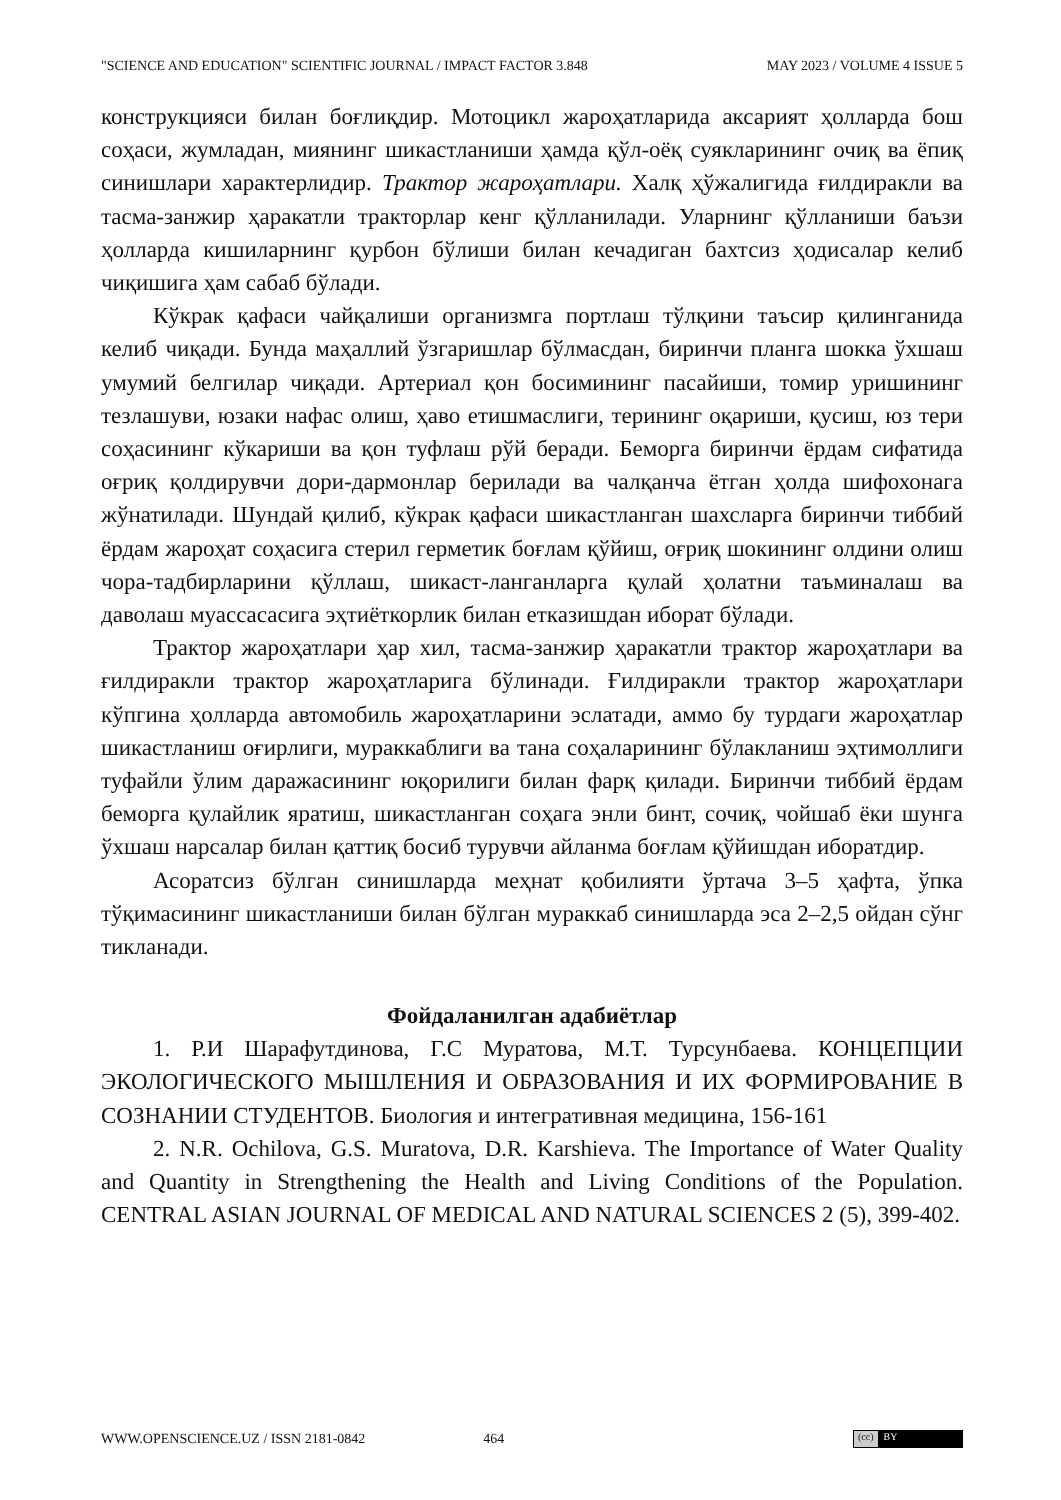"SCIENCE AND EDUCATION" SCIENTIFIC JOURNAL / IMPACT FACTOR 3.848 MAY 2023 / VOLUME 4 ISSUE 5
конструкцияси билан боғлиқдир. Мотоцикл жароҳатларида аксарият ҳолларда бош соҳаси, жумладан, миянинг шикастланиши ҳамда қўл-оёқ суякларининг очиқ ва ёпиқ синишлари характерлидир. Трактор жароҳатлари. Халқ ҳўжалигида ғилдиракли ва тасма-занжир ҳаракатли тракторлар кенг қўлланилади. Уларнинг қўлланиши баъзи ҳолларда кишиларнинг қурбон бўлиши билан кечадиган бахтсиз ҳодисалар келиб чиқишига ҳам сабаб бўлади.
Кўкрак қафаси чайқалиши организмга портлаш тўлқини таъсир қилинганида келиб чиқади. Бунда маҳаллий ўзгаришлар бўлмасдан, биринчи планга шокка ўхшаш умумий белгилар чиқади. Артериал қон босимининг пасайиши, томир уришининг тезлашуви, юзаки нафас олиш, ҳаво етишмаслиги, терининг оқариши, қусиш, юз тери соҳасининг кўкариши ва қон туфлаш рўй беради. Беморга биринчи ёрдам сифатида оғриқ қолдирувчи дори-дармонлар берилади ва чалқанча ётган ҳолда шифохонага жўнатилади. Шундай қилиб, кўкрак қафаси шикастланган шахсларга биринчи тиббий ёрдам жароҳат соҳасига стерил герметик боғлам қўйиш, оғриқ шокининг олдини олиш чора-тадбирларини қўллаш, шикаст-ланганларга қулай ҳолатни таъминалаш ва даволаш муассасасига эҳтиёткорлик билан етказишдан иборат бўлади.
Трактор жароҳатлари ҳар хил, тасма-занжир ҳаракатли трактор жароҳатлари ва ғилдиракли трактор жароҳатларига бўлинади. Ғилдиракли трактор жароҳатлари кўпгина ҳолларда автомобиль жароҳатларини эслатади, аммо бу турдаги жароҳатлар шикастланиш оғирлиги, мураккаблиги ва тана соҳаларининг бўлакланиш эҳтимоллиги туфайли ўлим даражасининг юқорилиги билан фарқ қилади. Биринчи тиббий ёрдам беморга қулайлик яратиш, шикастланган соҳага энли бинт, сочиқ, чойшаб ёки шунга ўхшаш нарсалар билан қаттиқ босиб турувчи айланма боғлам қўйишдан иборатдир.
Асоратсиз бўлган синишларда меҳнат қобилияти ўртача 3–5 ҳафта, ўпка тўқимасининг шикастланиши билан бўлган мураккаб синишларда эса 2–2,5 ойдан сўнг тикланади.
Фойдаланилган адабиётлар
1. Р.И Шарафутдинова, Г.С Муратова, М.Т. Турсунбаева. КОНЦЕПЦИИ ЭКОЛОГИЧЕСКОГО МЫШЛЕНИЯ И ОБРАЗОВАНИЯ И ИХ ФОРМИРОВАНИЕ В СОЗНАНИИ СТУДЕНТОВ. Биология и интегративная медицина, 156-161
2. N.R. Ochilova, G.S. Muratova, D.R. Karshieva. The Importance of Water Quality and Quantity in Strengthening the Health and Living Conditions of the Population. CENTRAL ASIAN JOURNAL OF MEDICAL AND NATURAL SCIENCES 2 (5), 399-402.
WWW.OPENSCIENCE.UZ / ISSN 2181-0842 464
(cc) BY